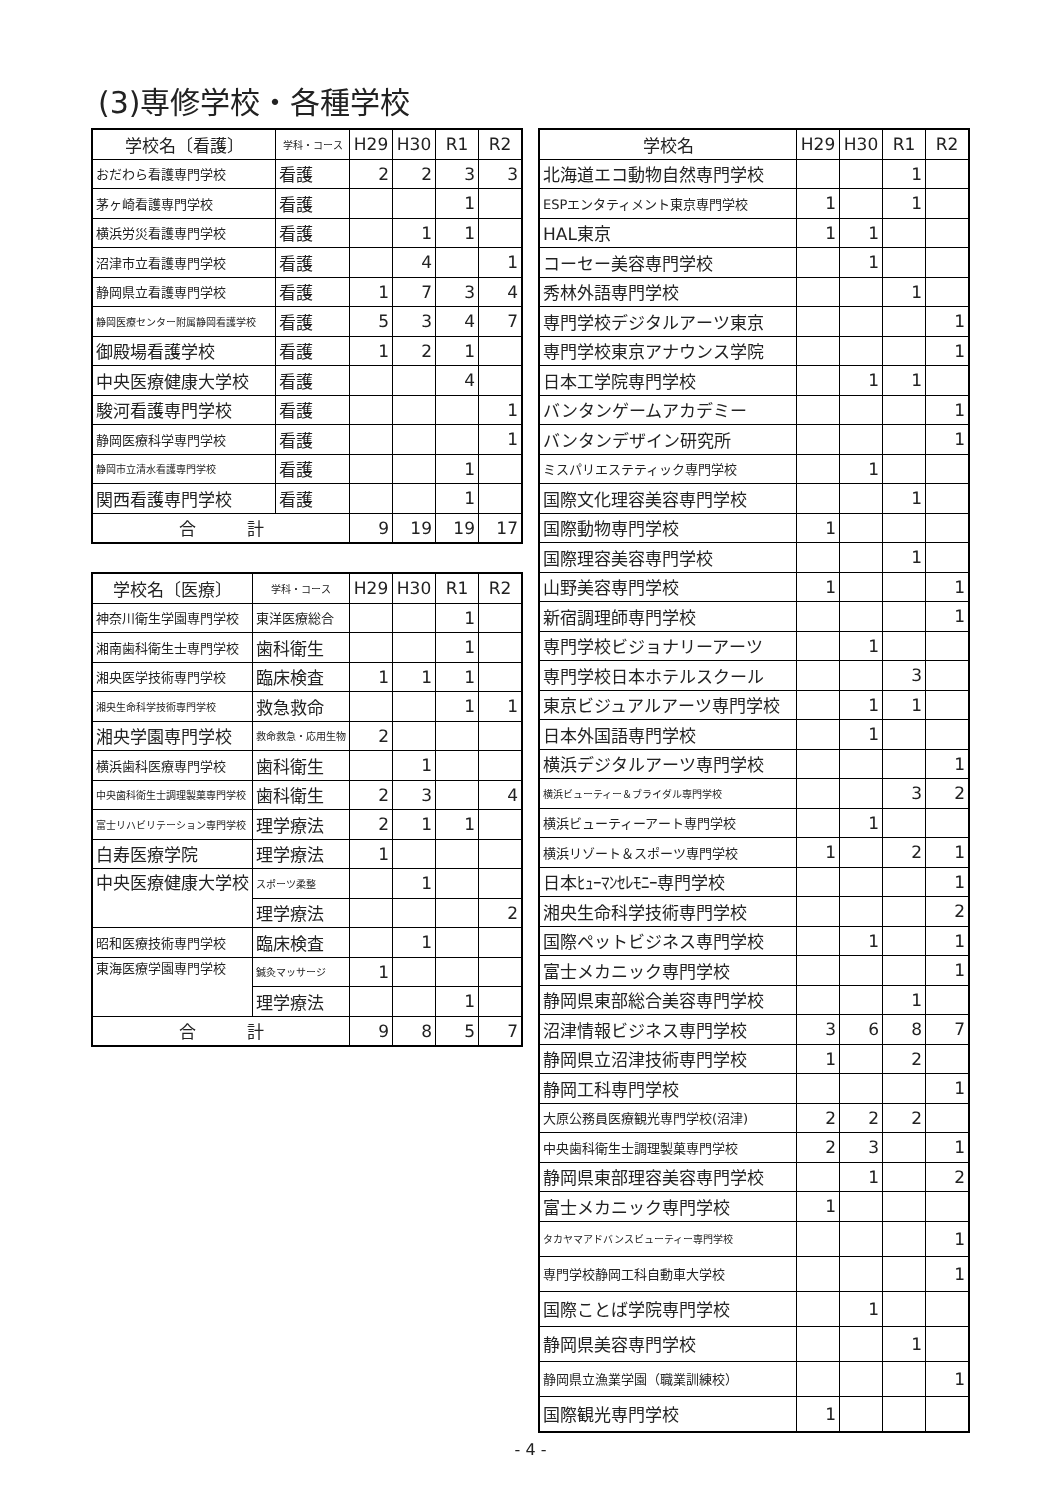(3)専修学校・各種学校
| 学校名〔看護〕 | 学科・コース | H29 | H30 | R1 | R2 |
| --- | --- | --- | --- | --- | --- |
| おだわら看護専門学校 | 看護 | 2 | 2 | 3 | 3 |
| 茅ヶ崎看護専門学校 | 看護 | | | 1 | |
| 横浜労災看護専門学校 | 看護 | | 1 | 1 | |
| 沼津市立看護専門学校 | 看護 | | 4 | | 1 |
| 静岡県立看護専門学校 | 看護 | 1 | 7 | 3 | 4 |
| 静岡医療センター附属静岡看護学校 | 看護 | 5 | 3 | 4 | 7 |
| 御殿場看護学校 | 看護 | 1 | 2 | 1 | |
| 中央医療健康大学校 | 看護 | | | 4 | |
| 駿河看護専門学校 | 看護 | | | | 1 |
| 静岡医療科学専門学校 | 看護 | | | | 1 |
| 静岡市立清水看護専門学校 | 看護 | | | 1 | |
| 関西看護専門学校 | 看護 | | | 1 | |
| 合 計 | | 9 | 19 | 19 | 17 |
| 学校名〔医療〕 | 学科・コース | H29 | H30 | R1 | R2 |
| --- | --- | --- | --- | --- | --- |
| 神奈川衛生学園専門学校 | 東洋医療総合 | | | 1 | |
| 湘南歯科衛生士専門学校 | 歯科衛生 | | | 1 | |
| 湘央医学技術専門学校 | 臨床検査 | 1 | 1 | 1 | |
| 湘央生命科学技術専門学校 | 救急救命 | | | 1 | 1 |
| 湘央学園専門学校 | 救命救急・応用生物 | 2 | | | |
| 横浜歯科医療専門学校 | 歯科衛生 | | 1 | | |
| 中央歯科衛生士調理製菓専門学校 | 歯科衛生 | 2 | 3 | | 4 |
| 富士リハビリテーション専門学校 | 理学療法 | 2 | 1 | 1 | |
| 白寿医療学院 | 理学療法 | 1 | | | |
| 中央医療健康大学校 | スポーツ柔整 | | 1 | | |
| | 理学療法 | | | | 2 |
| 昭和医療技術専門学校 | 臨床検査 | | 1 | | |
| 東海医療学園専門学校 | 鍼灸マッサージ | 1 | | | |
| | 理学療法 | | | 1 | |
| 合 計 | | 9 | 8 | 5 | 7 |
| 学校名 | H29 | H30 | R1 | R2 |
| --- | --- | --- | --- | --- |
| 北海道エコ動物自然専門学校 | | | 1 | |
| ESPエンタティメント東京専門学校 | 1 | | 1 | |
| HAL東京 | 1 | 1 | | |
| コーセー美容専門学校 | | 1 | | |
| 秀林外語専門学校 | | | 1 | |
| 専門学校デジタルアーツ東京 | | | | 1 |
| 専門学校東京アナウンス学院 | | | | 1 |
| 日本工学院専門学校 | | 1 | 1 | |
| バンタンゲームアカデミー | | | | 1 |
| バンタンデザイン研究所 | | | | 1 |
| ミスパリエステティック専門学校 | | 1 | | |
| 国際文化理容美容専門学校 | | | 1 | |
| 国際動物専門学校 | 1 | | | |
| 国際理容美容専門学校 | | | 1 | |
| 山野美容専門学校 | 1 | | | 1 |
| 新宿調理師専門学校 | | | | 1 |
| 専門学校ビジョナリーアーツ | | 1 | | |
| 専門学校日本ホテルスクール | | | 3 | |
| 東京ビジュアルアーツ専門学校 | | 1 | 1 | |
| 日本外国語専門学校 | | 1 | | |
| 横浜デジタルアーツ専門学校 | | | | 1 |
| 横浜ビューティー＆ブライダル専門学校 | | | 3 | 2 |
| 横浜ビューティーアート専門学校 | | 1 | | |
| 横浜リゾート＆スポーツ専門学校 | 1 | | 2 | 1 |
| 日本ﾋｭｰﾏﾝｾﾚﾓﾆｰ専門学校 | | | | 1 |
| 湘央生命科学技術専門学校 | | | | 2 |
| 国際ペットビジネス専門学校 | | 1 | | 1 |
| 富士メカニック専門学校 | | | | 1 |
| 静岡県東部総合美容専門学校 | | | 1 | |
| 沼津情報ビジネス専門学校 | 3 | 6 | 8 | 7 |
| 静岡県立沼津技術専門学校 | 1 | | 2 | |
| 静岡工科専門学校 | | | | 1 |
| 大原公務員医療観光専門学校(沼津) | 2 | 2 | 2 | |
| 中央歯科衛生士調理製菓専門学校 | 2 | 3 | | 1 |
| 静岡県東部理容美容専門学校 | | 1 | | 2 |
| 富士メカニック専門学校 | 1 | | | |
| タカヤマアドバンスビューティー専門学校 | | | | 1 |
| 専門学校静岡工科自動車大学校 | | | | 1 |
| 国際ことば学院専門学校 | | 1 | | |
| 静岡県美容専門学校 | | | 1 | |
| 静岡県立漁業学園（職業訓練校） | | | | 1 |
| 国際観光専門学校 | 1 | | | |
- 4 -